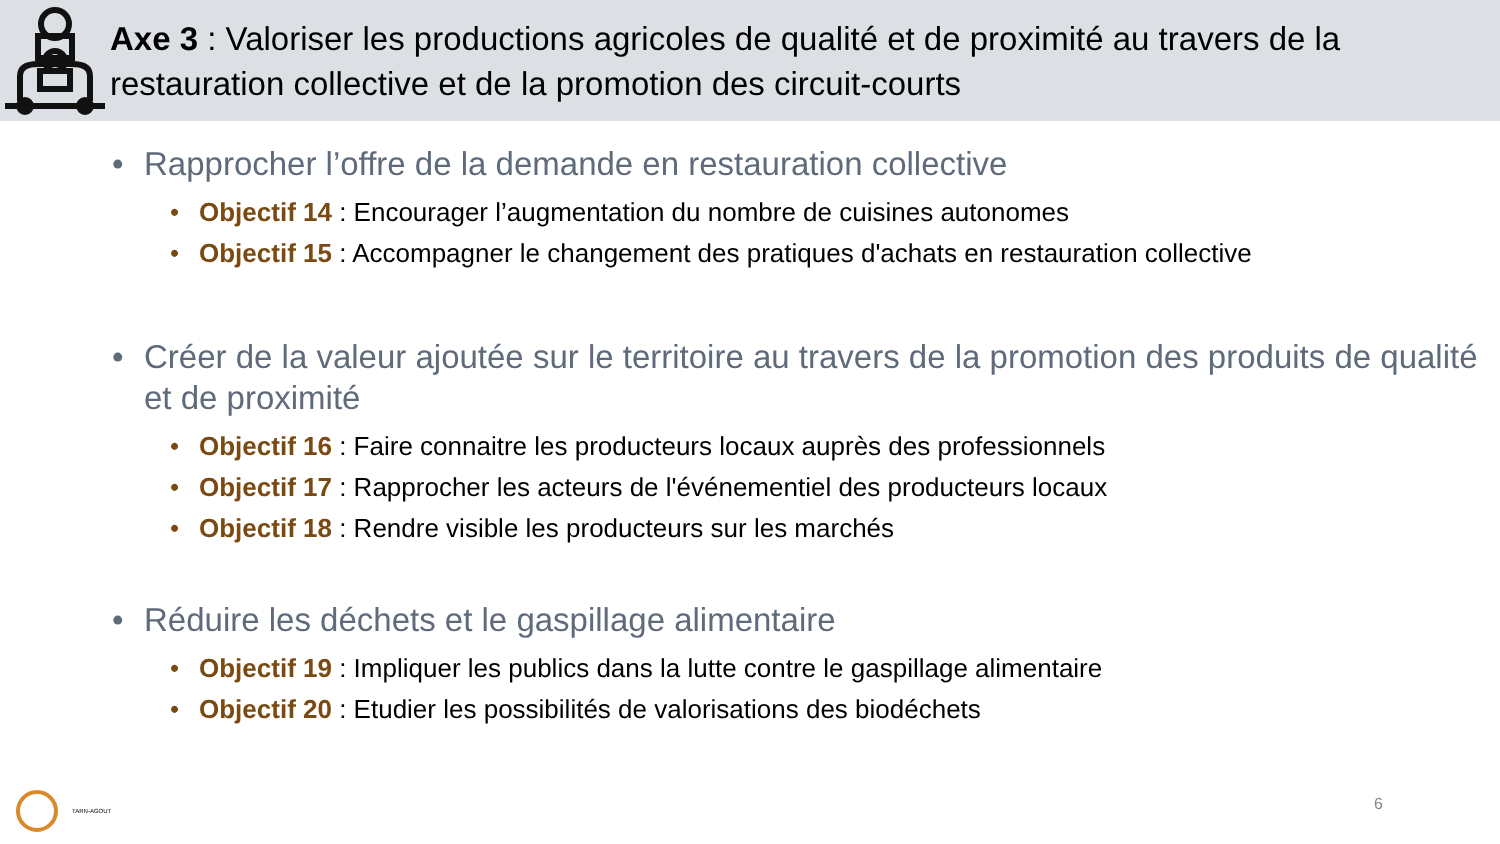Axe 3 : Valoriser les productions agricoles de qualité et de proximité au travers de la restauration collective et de la promotion des circuit-courts
• Rapprocher l’offre de la demande en restauration collective
• Objectif 14 : Encourager l’augmentation du nombre de cuisines autonomes
• Objectif 15 : Accompagner le changement des pratiques d'achats en restauration collective
• Créer de la valeur ajoutée sur le territoire au travers de la promotion des produits de qualité et de proximité
• Objectif 16 : Faire connaitre les producteurs locaux auprès des professionnels
• Objectif 17 : Rapprocher les acteurs de l'événementiel des producteurs locaux
• Objectif 18 : Rendre visible les producteurs sur les marchés
• Réduire les déchets et le gaspillage alimentaire
• Objectif 19 : Impliquer les publics dans la lutte contre le gaspillage alimentaire
• Objectif 20 : Etudier les possibilités de valorisations des biodéchets
TARN-AGOUT
6